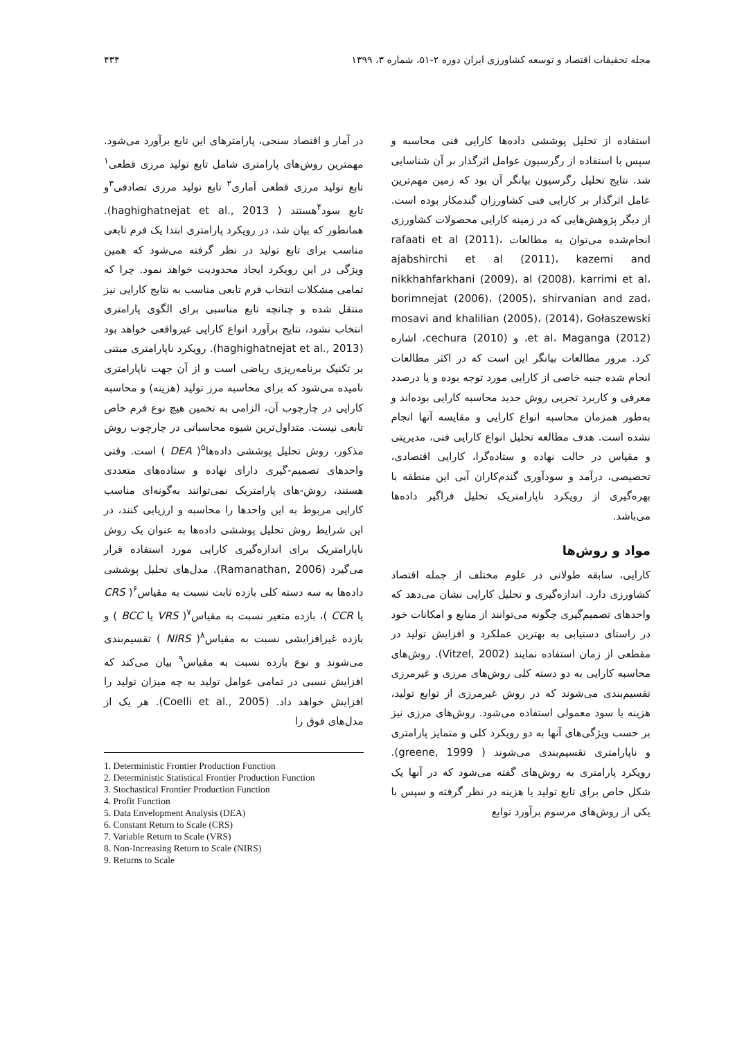مجله تحقیقات اقتصاد و توسعه کشاورزی ایران دوره ۲-۵۱، شماره ۳، ۱۳۹۹ ۴۳۴
استفاده از تحلیل پوششی داده‌ها کارایی فنی محاسبه و سپس با استفاده از رگرسیون عوامل اثرگذار بر آن شناسایی شد. نتایج تحلیل رگرسیون بیانگر آن بود که زمین مهم‌ترین عامل اثرگذار بر کارایی فنی کشاورزان گندمکار بوده است. از دیگر پژوهش‌هایی که در زمینه کارایی محصولات کشاورزی انجام‌شده می‌توان به مطالعات rafaati et al (2011)، ajabshirchi et al (2011)، kazemi and nikkhahfarkhani (2009)، al (2008)، karrimi et al، borimnejat (2006)، (2005)، shirvanian and zad، mosavi and khalilian (2005)، (2014)، Gołaszewski et al، Maganga (2012)، و (2010) cechura، اشاره کرد. مرور مطالعات بیانگر این است که در اکثر مطالعات انجام شده جنبه خاصی از کارایی مورد توجه بوده و یا درصدد معرفی و کاربرد تجربی روش جدید محاسبه کارایی بوده‌اند و به‌طور همزمان محاسبه انواع کارایی و مقایسه آنها انجام نشده است. هدف مطالعه تحلیل انواع کارایی فنی، مدیریتی و مقیاس در حالت نهاده و ستاده‌گرا، کارایی اقتصادی، تخصیصی، درآمد و سودآوری گندم‌کاران آبی این منطقه با بهره‌گیری از رویکرد ناپارامتریک تحلیل فراگیر داده‌ها می‌باشد.
مواد و روش‌ها
کارایی، سابقه طولانی در علوم مختلف از جمله اقتصاد کشاورزی دارد. اندازه‌گیری و تحلیل کارایی نشان می‌دهد که واحدهای تصمیم‌گیری چگونه می‌توانند از منابع و امکانات خود در راستای دستیابی به بهترین عملکرد و افزایش تولید در مقطعی از زمان استفاده نمایند (Vitzel, 2002). روش‌های محاسبه کارایی به دو دسته کلی روش‌های مرزی و غیرمرزی تقسیم‌بندی می‌شوند که در روش غیرمرزی از توابع تولید، هزینه یا سود معمولی استفاده می‌شود. روش‌های مرزی نیز بر حسب ویژگی‌های آنها به دو رویکرد کلی و متمایز پارامتری و ناپارامتری تقسیم‌بندی می‌شوند ( greene, 1999). رویکرد پارامتری به روش‌های گفته می‌شود که در آنها یک شکل خاص برای تابع تولید یا هزینه در نظر گرفته و سپس با یکی از روش‌های مرسوم برآورد توابع
در آمار و اقتصاد سنجی، پارامترهای این تابع برآورد می‌شود. مهمترین روش‌های پارامتری شامل تابع تولید مرزی قطعی<sup>۱</sup> تابع تولید مرزی قطعی آماری<sup>۲</sup> تابع تولید مرزی تصادفی<sup>۳</sup>و تابع سود<sup>۴</sup>هستند ( haghighatnejat et al., 2013). همانطور که بیان شد، در رویکرد پارامتری ابتدا یک فرم تابعی مناسب برای تابع تولید در نظر گرفته می‌شود که همین ویژگی در این رویکرد ایجاد محدودیت خواهد نمود. چرا که تمامی مشکلات انتخاب فرم تابعی مناسب به نتایج کارایی نیز منتقل شده و چنانچه تابع مناسبی برای الگوی پارامتری انتخاب نشود، نتایج برآورد انواع کارایی غیرواقعی خواهد بود (haghighatnejat et al., 2013). رویکرد ناپارامتری مبتنی بر تکنیک برنامه‌ریزی ریاضی است و از آن جهت ناپارامتری نامیده می‌شود که برای محاسبه مرز تولید (هزینه) و محاسبه کارایی در چارچوب آن، الزامی به تخمین هیچ نوع فرم خاص تابعی نیست. متداول‌ترین شیوه محاسباتی در چارچوب روش مذکور، روش تحلیل پوششی داده‌ها<sup>۵</sup>( DEA ) است. وقتی واحدهای تصمیم-گیری دارای نهاده و ستاده‌های متعددی هستند، روش-های پارامتریک نمی‌توانند به‌گونه‌ای مناسب کارایی مربوط به این واحدها را محاسبه و ارزیابی کنند، در این شرایط روش تحلیل پوششی داده‌ها به عنوان یک روش ناپارامتریک برای اندازه‌گیری کارایی مورد استفاده قرار می‌گیرد (Ramanathan, 2006). مدل‌های تحلیل پوششی داده‌ها به سه دسته کلی بازده ثابت نسبت به مقیاس<sup>۶</sup>( CRS یا CCR )، بازده متغیر نسبت به مقیاس<sup>۷</sup>( VRS یا BCC ) و بازده غیرافزایشی نسبت به مقیاس<sup>۸</sup>( NIRS ) تقسیم‌بندی می‌شوند و نوع بازده نسبت به مقیاس<sup>۹</sup> بیان می‌کند که افزایش نسبی در تمامی عوامل تولید به چه میزان تولید را افزایش خواهد داد. (Coelli et al., 2005). هر یک از مدل‌های فوق را
1. Deterministic Frontier Production Function
2. Deterministic Statistical Frontier Production Function
3. Stochastical Frontier Production Function
4. Profit Function
5. Data Envelopment Analysis (DEA)
6. Constant Return to Scale (CRS)
7. Variable Return to Scale (VRS)
8. Non-Increasing Return to Scale (NIRS)
9. Returns to Scale